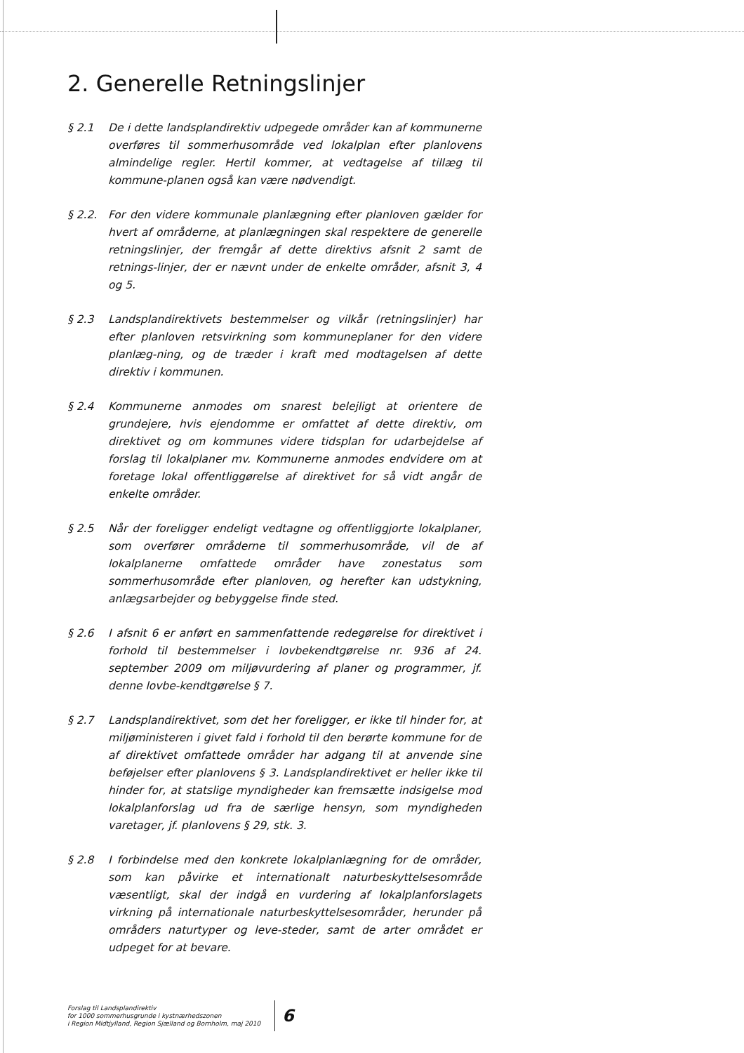2. Generelle Retningslinjer
§ 2.1 De i dette landsplandirektiv udpegede områder kan af kommunerne overføres til sommerhusområde ved lokalplan efter planlovens almindelige regler. Hertil kommer, at vedtagelse af tillæg til kommune-planen også kan være nødvendigt.
§ 2.2. For den videre kommunale planlægning efter planloven gælder for hvert af områderne, at planlægningen skal respektere de generelle retningslinjer, der fremgår af dette direktivs afsnit 2 samt de retnings-linjer, der er nævnt under de enkelte områder, afsnit 3, 4 og 5.
§ 2.3 Landsplandirektivets bestemmelser og vilkår (retningslinjer) har efter planloven retsvirkning som kommuneplaner for den videre planlæg-ning, og de træder i kraft med modtagelsen af dette direktiv i kommunen.
§ 2.4 Kommunerne anmodes om snarest belejligt at orientere de grundejere, hvis ejendomme er omfattet af dette direktiv, om direktivet og om kommunes videre tidsplan for udarbejdelse af forslag til lokalplaner mv. Kommunerne anmodes endvidere om at foretage lokal offentliggørelse af direktivet for så vidt angår de enkelte områder.
§ 2.5 Når der foreligger endeligt vedtagne og offentliggjorte lokalplaner, som overfører områderne til sommerhusområde, vil de af lokalplanerne omfattede områder have zonestatus som sommerhusområde efter planloven, og herefter kan udstykning, anlægsarbejder og bebyggelse finde sted.
§ 2.6 I afsnit 6 er anført en sammenfattende redegørelse for direktivet i forhold til bestemmelser i lovbekendtgørelse nr. 936 af 24. september 2009 om miljøvurdering af planer og programmer, jf. denne lovbe-kendtgørelse § 7.
§ 2.7 Landsplandirektivet, som det her foreligger, er ikke til hinder for, at miljøministeren i givet fald i forhold til den berørte kommune for de af direktivet omfattede områder har adgang til at anvende sine beføjelser efter planlovens § 3. Landsplandirektivet er heller ikke til hinder for, at statslige myndigheder kan fremsætte indsigelse mod lokalplanforslag ud fra de særlige hensyn, som myndigheden varetager, jf. planlovens § 29, stk. 3.
§ 2.8 I forbindelse med den konkrete lokalplanlægning for de områder, som kan påvirke et internationalt naturbeskyttelsesområde væsentligt, skal der indgå en vurdering af lokalplanforslagets virkning på internationale naturbeskyttelsesområder, herunder på områders naturtyper og leve-steder, samt de arter området er udpeget for at bevare.
Forslag til Landsplandirektiv
for 1000 sommerhusgrunde i kystnærhedszonen
i Region Midtjylland, Region Sjælland og Bornholm, maj 2010
6